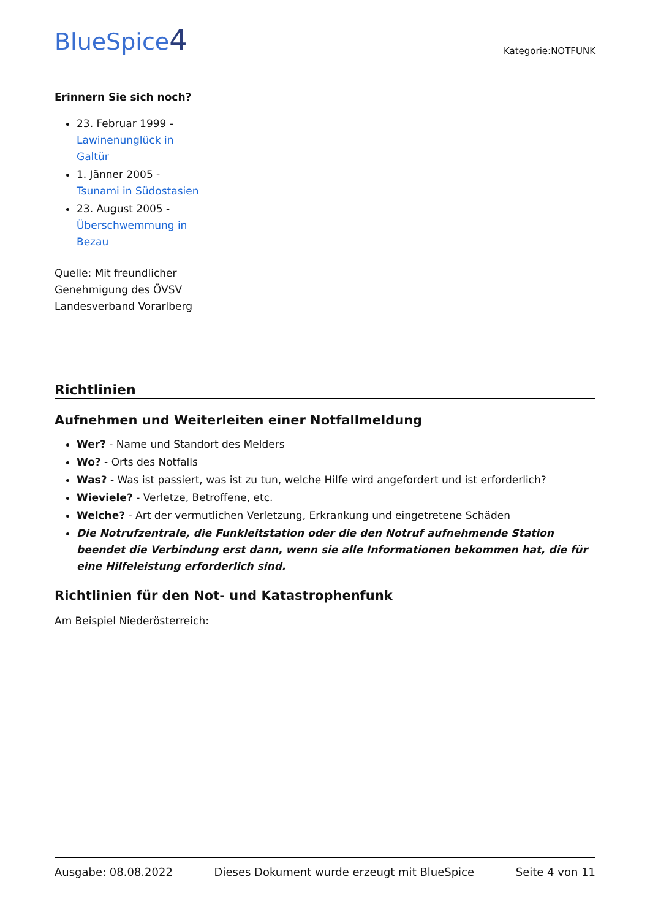BlueSpice4
Kategorie:NOTFUNK
Erinnern Sie sich noch?
23. Februar 1999 - Lawinenunglück in Galtür
1. Jänner 2005 - Tsunami in Südostasien
23. August 2005 - Überschwemmung in Bezau
Quelle: Mit freundlicher Genehmigung des ÖVSV Landesverband Vorarlberg
Richtlinien
Aufnehmen und Weiterleiten einer Notfallmeldung
Wer? - Name und Standort des Melders
Wo? - Orts des Notfalls
Was? - Was ist passiert, was ist zu tun, welche Hilfe wird angefordert und ist erforderlich?
Wieviele? - Verletze, Betroffene, etc.
Welche? - Art der vermutlichen Verletzung, Erkrankung und eingetretene Schäden
Die Notrufzentrale, die Funkleitstation oder die den Notruf aufnehmende Station beendet die Verbindung erst dann, wenn sie alle Informationen bekommen hat, die für eine Hilfeleistung erforderlich sind.
Richtlinien für den Not- und Katastrophenfunk
Am Beispiel Niederösterreich:
Ausgabe: 08.08.2022 Dieses Dokument wurde erzeugt mit BlueSpice Seite 4 von 11